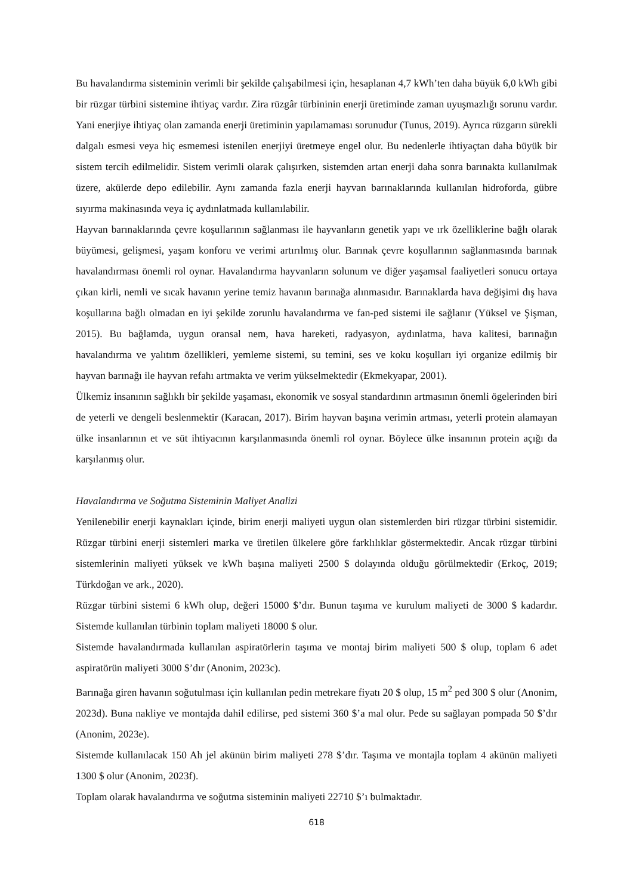Bu havalandırma sisteminin verimli bir şekilde çalışabilmesi için, hesaplanan 4,7 kWh’ten daha büyük 6,0 kWh gibi bir rüzgar türbini sistemine ihtiyaç vardır. Zira rüzgâr türbininin enerji üretiminde zaman uyuşmazlığı sorunu vardır. Yani enerjiye ihtiyaç olan zamanda enerji üretiminin yapılamaması sorunudur (Tunus, 2019). Ayrıca rüzgarın sürekli dalgalı esmesi veya hiç esmemesi istenilen enerjiyi üretmeye engel olur. Bu nedenlerle ihtiyaçtan daha büyük bir sistem tercih edilmelidir. Sistem verimli olarak çalışırken, sistemden artan enerji daha sonra barınakta kullanılmak üzere, akülerde depo edilebilir. Aynı zamanda fazla enerji hayvan barınaklarında kullanılan hidroforda, gübre sıyırma makinasında veya iç aydınlatmada kullanılabilir.
Hayvan barınaklarında çevre koşullarının sağlanması ile hayvanların genetik yapı ve ırk özelliklerine bağlı olarak büyümesi, gelişmesi, yaşam konforu ve verimi artırılmış olur. Barınak çevre koşullarının sağlanmasında barınak havalandırması önemli rol oynar. Havalandırma hayvanların solunum ve diğer yaşamsal faaliyetleri sonucu ortaya çıkan kirli, nemli ve sıcak havanın yerine temiz havanın barınağa alınmasıdır. Barınaklarda hava değişimi dış hava koşullarına bağlı olmadan en iyi şekilde zorunlu havalandırma ve fan-ped sistemi ile sağlanır (Yüksel ve Şişman, 2015). Bu bağlamda, uygun oransal nem, hava hareketi, radyasyon, aydınlatma, hava kalitesi, barınağın havalandırma ve yalıtım özellikleri, yemleme sistemi, su temini, ses ve koku koşulları iyi organize edilmiş bir hayvan barınağı ile hayvan refahı artmakta ve verim yükselmektedir (Ekmekyapar, 2001).
Ülkemiz insanının sağlıklı bir şekilde yaşaması, ekonomik ve sosyal standardının artmasının önemli ögelerinden biri de yeterli ve dengeli beslenmektir (Karacan, 2017). Birim hayvan başına verimin artması, yeterli protein alamayan ülke insanlarının et ve süt ihtiyacının karşılanmasında önemli rol oynar. Böylece ülke insanının protein açığı da karşılanmış olur.
Havalandırma ve Soğutma Sisteminin Maliyet Analizi
Yenilenebilir enerji kaynakları içinde, birim enerji maliyeti uygun olan sistemlerden biri rüzgar türbini sistemidir. Rüzgar türbini enerji sistemleri marka ve üretilen ülkelere göre farklılıklar göstermektedir. Ancak rüzgar türbini sistemlerinin maliyeti yüksek ve kWh başına maliyeti 2500 $ dolayında olduğu görülmektedir (Erkoç, 2019; Türkdoğan ve ark., 2020).
Rüzgar türbini sistemi 6 kWh olup, değeri 15000 $’dır. Bunun taşıma ve kurulum maliyeti de 3000 $ kadardır. Sistemde kullanılan türbinin toplam maliyeti 18000 $ olur.
Sistemde havalandırmada kullanılan aspiratörlerin taşıma ve montaj birim maliyeti 500 $ olup, toplam 6 adet aspiratörün maliyeti 3000 $’dır (Anonim, 2023c).
Barınağa giren havanın soğutulması için kullanılan pedin metrekare fiyatı 20 $ olup, 15 m<sup>2</sup> ped 300 $ olur (Anonim, 2023d). Buna nakliye ve montajda dahil edilirse, ped sistemi 360 $’a mal olur. Pede su sağlayan pompada 50 $’dır (Anonim, 2023e).
Sistemde kullanılacak 150 Ah jel akünün birim maliyeti 278 $’dır. Taşıma ve montajla toplam 4 akünün maliyeti 1300 $ olur (Anonim, 2023f).
Toplam olarak havalandırma ve soğutma sisteminin maliyeti 22710 $’ı bulmaktadır.
618